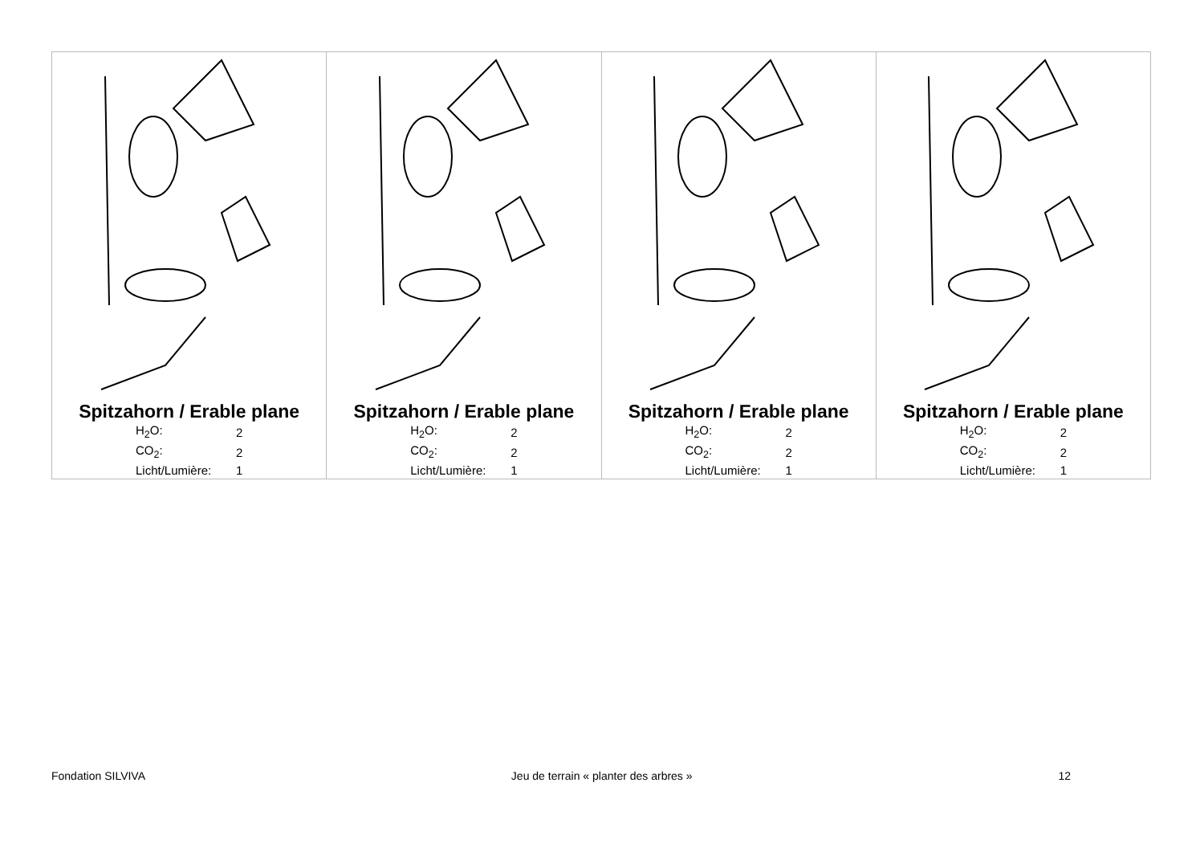| Spitzahorn / Erable plane / H<sub>2</sub>O: / 2 / / CO<sub>2</sub>: / 2 / / Licht/Lumière: / 1 / | Spitzahorn / Erable plane / H<sub>2</sub>O: / 2 / / CO<sub>2</sub>: / 2 / / Licht/Lumière: / 1 / | Spitzahorn / Erable plane / H<sub>2</sub>O: / 2 / / CO<sub>2</sub>: / 2 / / Licht/Lumière: / 1 / | Spitzahorn / Erable plane / H<sub>2</sub>O: / 2 / / CO<sub>2</sub>: / 2 / / Licht/Lumière: / 1 / |
Fondation SILVIVA Jeu de terrain « planter des arbres » 12